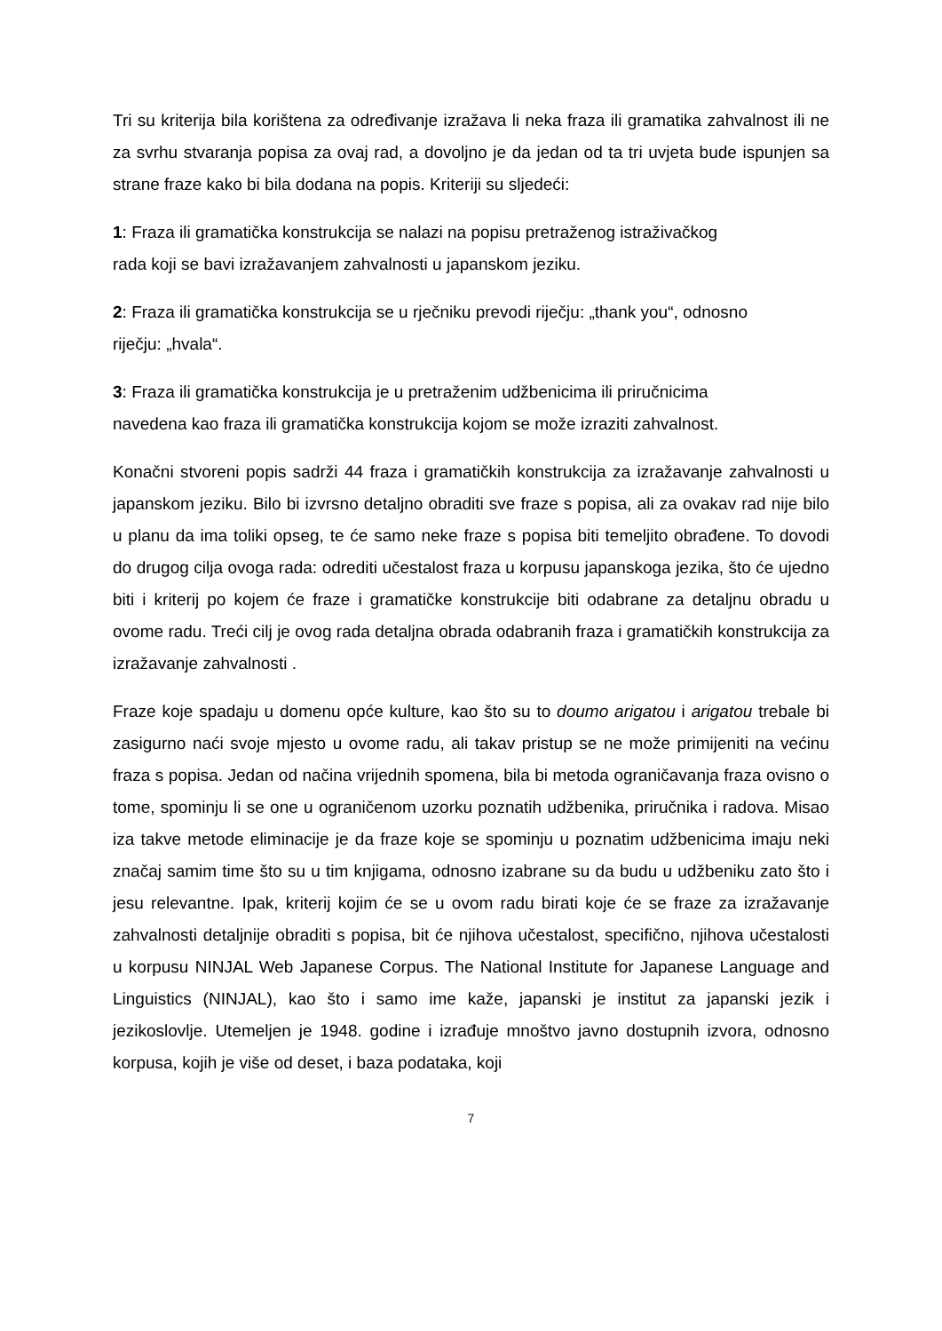Tri su kriterija bila korištena za određivanje izražava li neka fraza ili gramatika zahvalnost ili ne za svrhu stvaranja popisa za ovaj rad, a dovoljno je da jedan od ta tri uvjeta bude ispunjen sa strane fraze kako bi bila dodana na popis. Kriteriji su sljedeći:
1: Fraza ili gramatička konstrukcija se nalazi na popisu pretraženog istraživačkog
rada koji se bavi izražavanjem zahvalnosti u japanskom jeziku.
2: Fraza ili gramatička konstrukcija se u rječniku prevodi riječju: „thank you“, odnosno
riječju: „hvala“.
3: Fraza ili gramatička konstrukcija je u pretraženim udžbenicima ili priručnicima
navedena kao fraza ili gramatička konstrukcija kojom se može izraziti zahvalnost.
Konačni stvoreni popis sadrži 44 fraza i gramatičkih konstrukcija za izražavanje zahvalnosti u japanskom jeziku. Bilo bi izvrsno detaljno obraditi sve fraze s popisa, ali za ovakav rad nije bilo u planu da ima toliki opseg, te će samo neke fraze s popisa biti temeljito obrađene. To dovodi do drugog cilja ovoga rada: odrediti učestalost fraza u korpusu japanskoga jezika, što će ujedno biti i kriterij po kojem će fraze i gramatičke konstrukcije biti odabrane za detaljnu obradu u ovome radu. Treći cilj je ovog rada detaljna obrada odabranih fraza i gramatičkih konstrukcija za izražavanje zahvalnosti .
Fraze koje spadaju u domenu opće kulture, kao što su to doumo arigatou i arigatou trebale bi zasigurno naći svoje mjesto u ovome radu, ali takav pristup se ne može primijeniti na većinu fraza s popisa. Jedan od načina vrijednih spomena, bila bi metoda ograničavanja fraza ovisno o tome, spominju li se one u ograničenom uzorku poznatih udžbenika, priručnika i radova. Misao iza takve metode eliminacije je da fraze koje se spominju u poznatim udžbenicima imaju neki značaj samim time što su u tim knjigama, odnosno izabrane su da budu u udžbeniku zato što i jesu relevantne. Ipak, kriterij kojim će se u ovom radu birati koje će se fraze za izražavanje zahvalnosti detaljnije obraditi s popisa, bit će njihova učestalost, specifično, njihova učestalosti u korpusu NINJAL Web Japanese Corpus. The National Institute for Japanese Language and Linguistics (NINJAL), kao što i samo ime kaže, japanski je institut za japanski jezik i jezikoslovlje. Utemeljen je 1948. godine i izrađuje mnoštvo javno dostupnih izvora, odnosno korpusa, kojih je više od deset, i baza podataka, koji
7